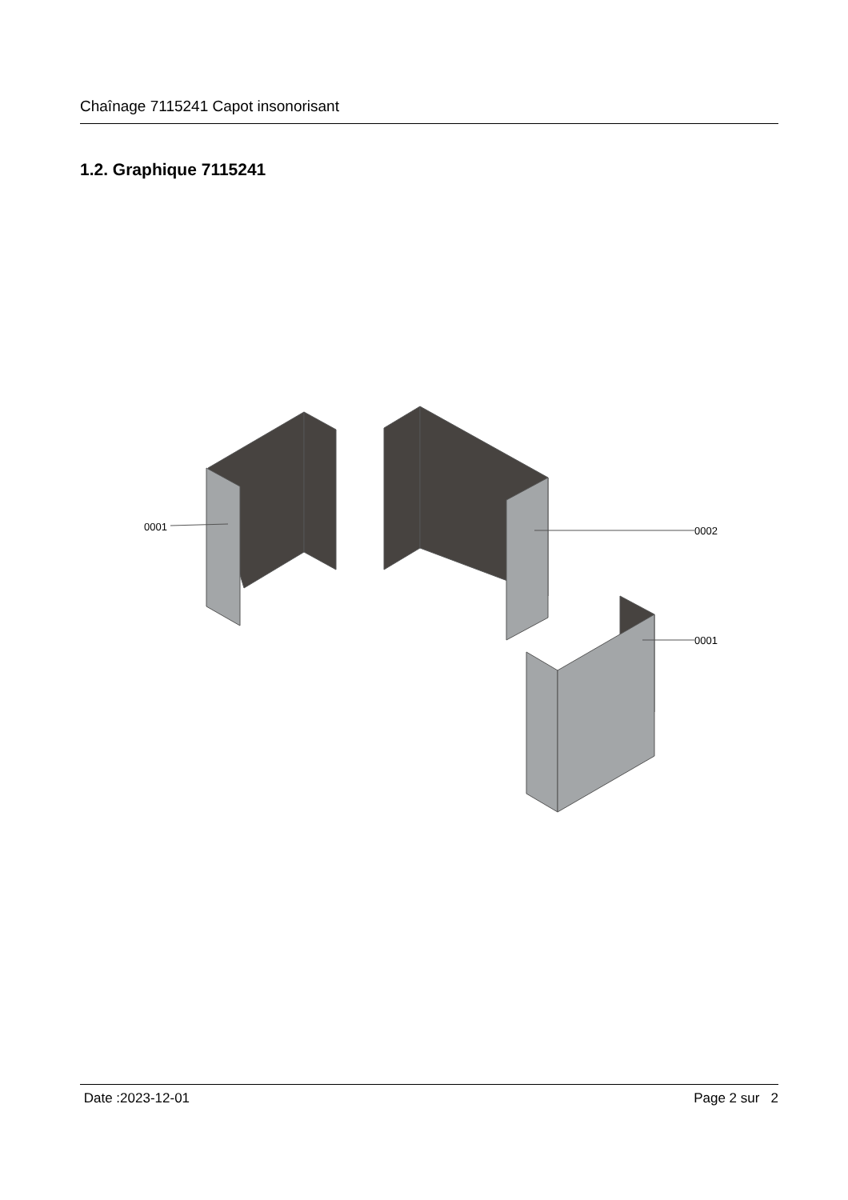Chaînage 7115241 Capot insonorisant
1.2. Graphique 7115241
0001
0002
0001
Date :2023-12-01 Page 2 sur 2